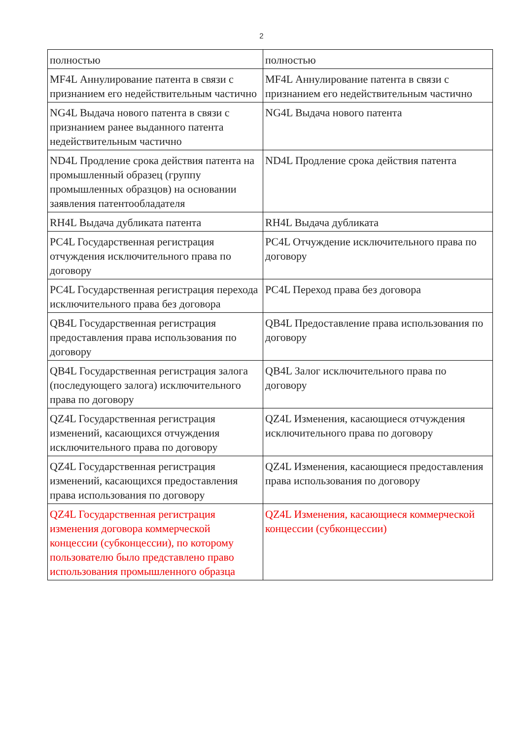2
| полностью | полностью |
| MF4L Аннулирование патента в связи с признанием его недействительным частично | MF4L Аннулирование патента в связи с признанием его недействительным частично |
| NG4L Выдача нового патента в связи с признанием ранее выданного патента недействительным частично | NG4L Выдача нового патента |
| ND4L Продление срока действия патента на промышленный образец (группу промышленных образцов) на основании заявления патентообладателя | ND4L Продление срока действия патента |
| RH4L Выдача дубликата патента | RH4L Выдача дубликата |
| PC4L Государственная регистрация отчуждения исключительного права по договору | PC4L Отчуждение исключительного права по договору |
| PC4L Государственная регистрация перехода исключительного права без договора | PC4L Переход права без договора |
| QB4L Государственная регистрация предоставления права использования по договору | QB4L Предоставление права использования по договору |
| QB4L Государственная регистрация залога (последующего залога) исключительного права по договору | QB4L Залог исключительного права по договору |
| QZ4L Государственная регистрация изменений, касающихся отчуждения исключительного права по договору | QZ4L Изменения, касающиеся отчуждения исключительного права по договору |
| QZ4L Государственная регистрация изменений, касающихся предоставления права использования по договору | QZ4L Изменения, касающиеся предоставления права использования по договору |
| QZ4L Государственная регистрация изменения договора коммерческой концессии (субконцессии), по которому пользователю было представлено право использования промышленного образца | QZ4L Изменения, касающиеся коммерческой концессии (субконцессии) |